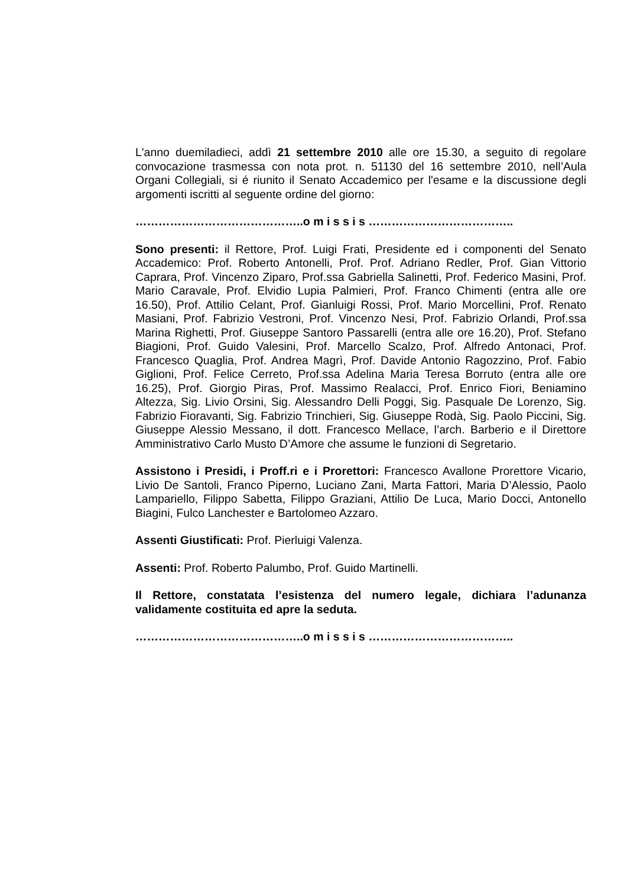L'anno duemiladieci, addì 21 settembre 2010 alle ore 15.30, a seguito di regolare convocazione trasmessa con nota prot. n. 51130 del 16 settembre 2010, nell’Aula Organi Collegiali, si é riunito il Senato Accademico per l'esame e la discussione degli argomenti iscritti al seguente ordine del giorno:
……………………………………..o m i s s i s ………………………………..
Sono presenti: il Rettore, Prof. Luigi Frati, Presidente ed i componenti del Senato Accademico: Prof. Roberto Antonelli, Prof. Prof. Adriano Redler, Prof. Gian Vittorio Caprara, Prof. Vincenzo Ziparo, Prof.ssa Gabriella Salinetti, Prof. Federico Masini, Prof. Mario Caravale, Prof. Elvidio Lupia Palmieri, Prof. Franco Chimenti (entra alle ore 16.50), Prof. Attilio Celant, Prof. Gianluigi Rossi, Prof. Mario Morcellini, Prof. Renato Masiani, Prof. Fabrizio Vestroni, Prof. Vincenzo Nesi, Prof. Fabrizio Orlandi, Prof.ssa Marina Righetti, Prof. Giuseppe Santoro Passarelli (entra alle ore 16.20), Prof. Stefano Biagioni, Prof. Guido Valesini, Prof. Marcello Scalzo, Prof. Alfredo Antonaci, Prof. Francesco Quaglia, Prof. Andrea Magrì, Prof. Davide Antonio Ragozzino, Prof. Fabio Giglioni, Prof. Felice Cerreto, Prof.ssa Adelina Maria Teresa Borruto (entra alle ore 16.25), Prof. Giorgio Piras, Prof. Massimo Realacci, Prof. Enrico Fiori, Beniamino Altezza, Sig. Livio Orsini, Sig. Alessandro Delli Poggi, Sig. Pasquale De Lorenzo, Sig. Fabrizio Fioravanti, Sig. Fabrizio Trinchieri, Sig. Giuseppe Rodà, Sig. Paolo Piccini, Sig. Giuseppe Alessio Messano, il dott. Francesco Mellace, l’arch. Barberio e il Direttore Amministrativo Carlo Musto D’Amore che assume le funzioni di Segretario.
Assistono i Presidi, i Proff.ri e i Prorettori: Francesco Avallone Prorettore Vicario, Livio De Santoli, Franco Piperno, Luciano Zani, Marta Fattori, Maria D’Alessio, Paolo Lampariello, Filippo Sabetta, Filippo Graziani, Attilio De Luca, Mario Docci, Antonello Biagini, Fulco Lanchester e Bartolomeo Azzaro.
Assenti Giustificati: Prof. Pierluigi Valenza.
Assenti: Prof. Roberto Palumbo, Prof. Guido Martinelli.
Il Rettore, constatata l’esistenza del numero legale, dichiara l’adunanza validamente costituita ed apre la seduta.
……………………………………..o m i s s i s ………………………………..